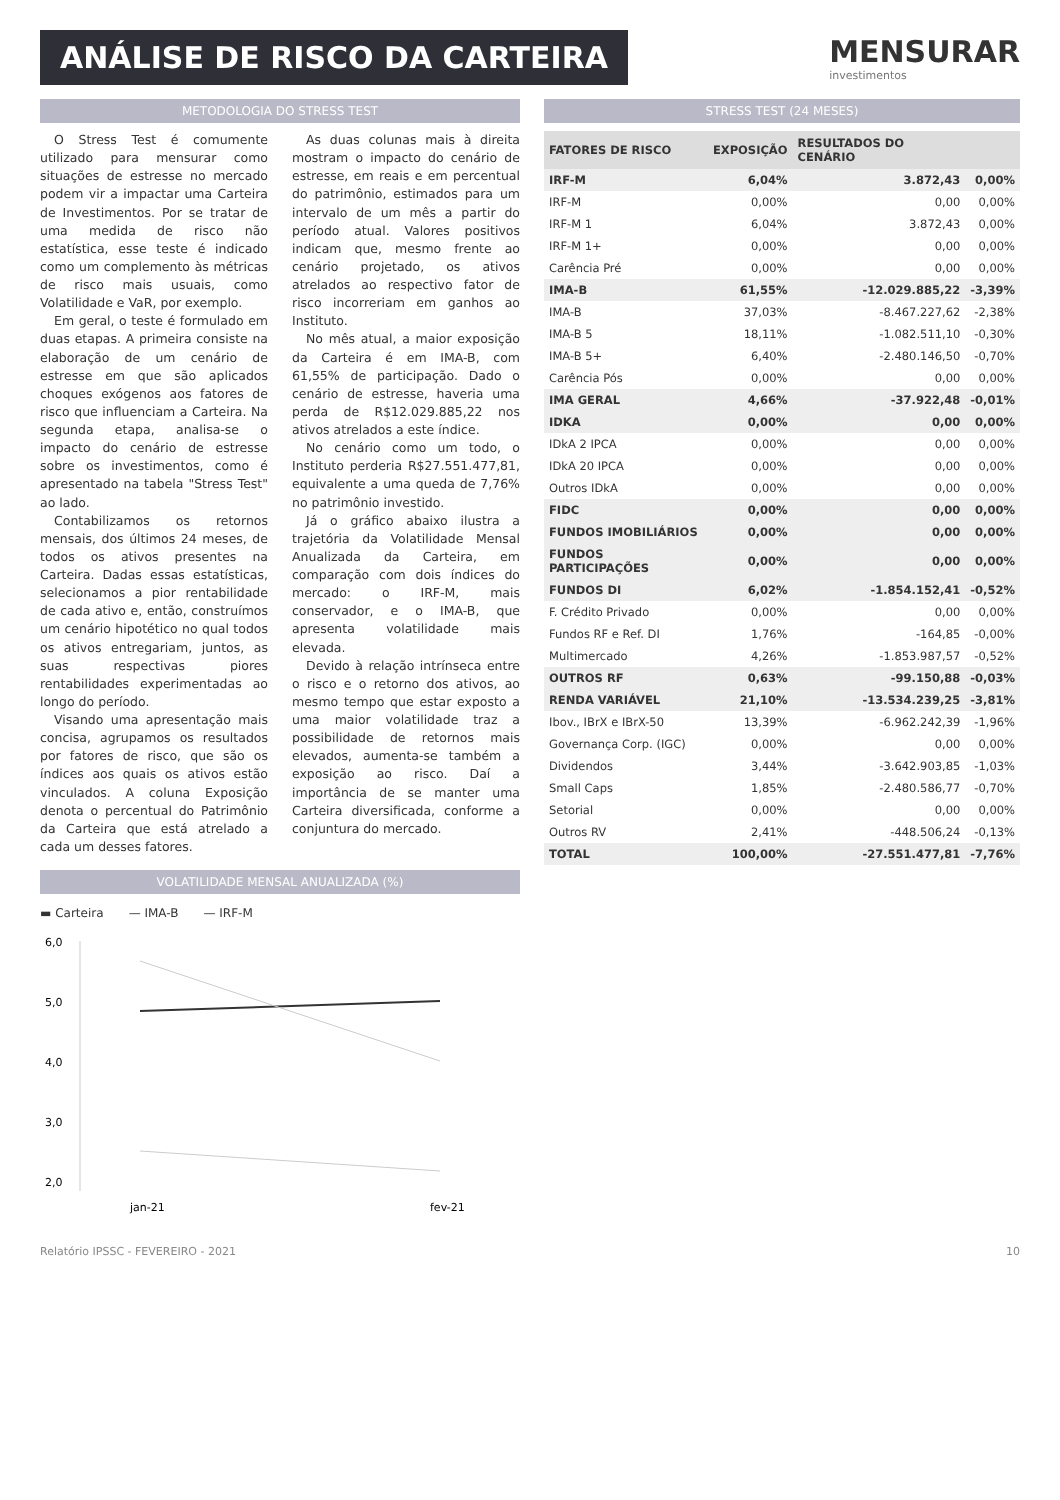ANÁLISE DE RISCO DA CARTEIRA
MENSURAR
investimentos
METODOLOGIA DO STRESS TEST
O Stress Test é comumente utilizado para mensurar como situações de estresse no mercado podem vir a impactar uma Carteira de Investimentos. Por se tratar de uma medida de risco não estatística, esse teste é indicado como um complemento às métricas de risco mais usuais, como Volatilidade e VaR, por exemplo.
Em geral, o teste é formulado em duas etapas. A primeira consiste na elaboração de um cenário de estresse em que são aplicados choques exógenos aos fatores de risco que influenciam a Carteira. Na segunda etapa, analisa-se o impacto do cenário de estresse sobre os investimentos, como é apresentado na tabela "Stress Test" ao lado.
Contabilizamos os retornos mensais, dos últimos 24 meses, de todos os ativos presentes na Carteira. Dadas essas estatísticas, selecionamos a pior rentabilidade de cada ativo e, então, construímos um cenário hipotético no qual todos os ativos entregariam, juntos, as suas respectivas piores rentabilidades experimentadas ao longo do período.
Visando uma apresentação mais concisa, agrupamos os resultados por fatores de risco, que são os índices aos quais os ativos estão vinculados. A coluna Exposição denota o percentual do Patrimônio da Carteira que está atrelado a cada um desses fatores.
As duas colunas mais à direita mostram o impacto do cenário de estresse, em reais e em percentual do patrimônio, estimados para um intervalo de um mês a partir do período atual. Valores positivos indicam que, mesmo frente ao cenário projetado, os ativos atrelados ao respectivo fator de risco incorreriam em ganhos ao Instituto.
No mês atual, a maior exposição da Carteira é em IMA-B, com 61,55% de participação. Dado o cenário de estresse, haveria uma perda de R$12.029.885,22 nos ativos atrelados a este índice.
No cenário como um todo, o Instituto perderia R$27.551.477,81, equivalente a uma queda de 7,76% no patrimônio investido.
Já o gráfico abaixo ilustra a trajetória da Volatilidade Mensal Anualizada da Carteira, em comparação com dois índices do mercado: o IRF-M, mais conservador, e o IMA-B, que apresenta volatilidade mais elevada.
Devido à relação intrínseca entre o risco e o retorno dos ativos, ao mesmo tempo que estar exposto a uma maior volatilidade traz a possibilidade de retornos mais elevados, aumenta-se também a exposição ao risco. Daí a importância de se manter uma Carteira diversificada, conforme a conjuntura do mercado.
VOLATILIDADE MENSAL ANUALIZADA (%)
▬ Carteira — IMA-B — IRF-M
6,0
5,0
4,0
3,0
2,0
jan-21
fev-21
STRESS TEST (24 MESES)
| FATORES DE RISCO | EXPOSIÇÃO | RESULTADOS DO CENÁRIO | |
| --- | --- | --- | --- |
| IRF-M | 6,04% | 3.872,43 | 0,00% |
| IRF-M | 0,00% | 0,00 | 0,00% |
| IRF-M 1 | 6,04% | 3.872,43 | 0,00% |
| IRF-M 1+ | 0,00% | 0,00 | 0,00% |
| Carência Pré | 0,00% | 0,00 | 0,00% |
| IMA-B | 61,55% | -12.029.885,22 | -3,39% |
| IMA-B | 37,03% | -8.467.227,62 | -2,38% |
| IMA-B 5 | 18,11% | -1.082.511,10 | -0,30% |
| IMA-B 5+ | 6,40% | -2.480.146,50 | -0,70% |
| Carência Pós | 0,00% | 0,00 | 0,00% |
| IMA GERAL | 4,66% | -37.922,48 | -0,01% |
| IDKA | 0,00% | 0,00 | 0,00% |
| IDkA 2 IPCA | 0,00% | 0,00 | 0,00% |
| IDkA 20 IPCA | 0,00% | 0,00 | 0,00% |
| Outros IDkA | 0,00% | 0,00 | 0,00% |
| FIDC | 0,00% | 0,00 | 0,00% |
| FUNDOS IMOBILIÁRIOS | 0,00% | 0,00 | 0,00% |
| FUNDOS PARTICIPAÇÕES | 0,00% | 0,00 | 0,00% |
| FUNDOS DI | 6,02% | -1.854.152,41 | -0,52% |
| F. Crédito Privado | 0,00% | 0,00 | 0,00% |
| Fundos RF e Ref. DI | 1,76% | -164,85 | -0,00% |
| Multimercado | 4,26% | -1.853.987,57 | -0,52% |
| OUTROS RF | 0,63% | -99.150,88 | -0,03% |
| RENDA VARIÁVEL | 21,10% | -13.534.239,25 | -3,81% |
| Ibov., IBrX e IBrX-50 | 13,39% | -6.962.242,39 | -1,96% |
| Governança Corp. (IGC) | 0,00% | 0,00 | 0,00% |
| Dividendos | 3,44% | -3.642.903,85 | -1,03% |
| Small Caps | 1,85% | -2.480.586,77 | -0,70% |
| Setorial | 0,00% | 0,00 | 0,00% |
| Outros RV | 2,41% | -448.506,24 | -0,13% |
| TOTAL | 100,00% | -27.551.477,81 | -7,76% |
Relatório IPSSC - FEVEREIRO - 2021 10